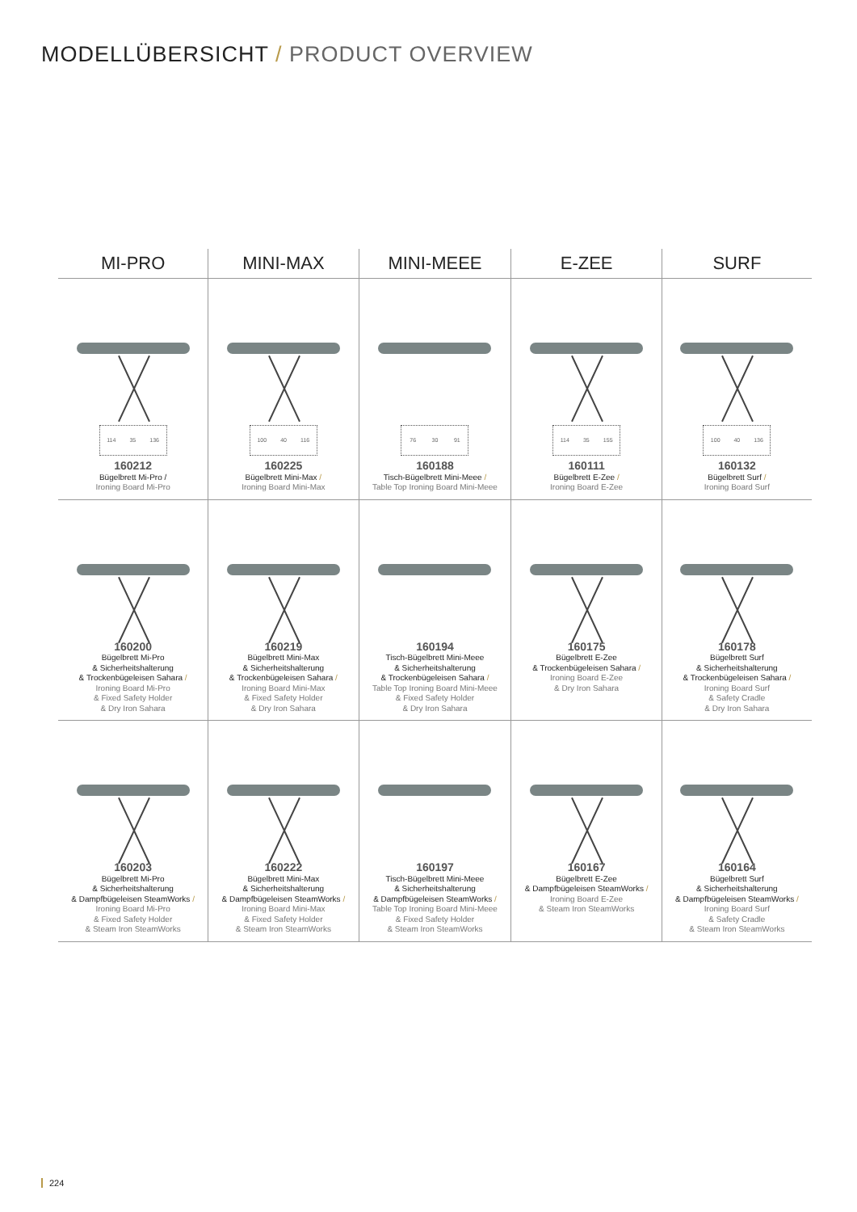MODELLÜBERSICHT / PRODUCT OVERVIEW
| MI-PRO | MINI-MAX | MINI-MEEE | E-ZEE | SURF |
| --- | --- | --- | --- | --- |
| 114 35 136 160212 Bügelbrett Mi-Pro / Ironing Board Mi-Pro | 100 40 116 160225 Bügelbrett Mini-Max / Ironing Board Mini-Max | 76 30 91 160188 Tisch-Bügelbrett Mini-Meee / Table Top Ironing Board Mini-Meee | 114 35 155 160111 Bügelbrett E-Zee / Ironing Board E-Zee | 100 40 136 160132 Bügelbrett Surf / Ironing Board Surf |
| 160200 Bügelbrett Mi-Pro & Sicherheitshalterung & Trockenbügeleisen Sahara / Ironing Board Mi-Pro & Fixed Safety Holder & Dry Iron Sahara | 160219 Bügelbrett Mini-Max & Sicherheitshalterung & Trockenbügeleisen Sahara / Ironing Board Mini-Max & Fixed Safety Holder & Dry Iron Sahara | 160194 Tisch-Bügelbrett Mini-Meee & Sicherheitshalterung & Trockenbügeleisen Sahara / Table Top Ironing Board Mini-Meee & Fixed Safety Holder & Dry Iron Sahara | 160175 Bügelbrett E-Zee & Trockenbügeleisen Sahara / Ironing Board E-Zee & Dry Iron Sahara | 160178 Bügelbrett Surf & Sicherheitshalterung & Trockenbügeleisen Sahara / Ironing Board Surf & Safety Cradle & Dry Iron Sahara |
| 160203 Bügelbrett Mi-Pro & Sicherheitshalterung & Dampfbügeleisen SteamWorks / Ironing Board Mi-Pro & Fixed Safety Holder & Steam Iron SteamWorks | 160222 Bügelbrett Mini-Max & Sicherheitshalterung & Dampfbügeleisen SteamWorks / Ironing Board Mini-Max & Fixed Safety Holder & Steam Iron SteamWorks | 160197 Tisch-Bügelbrett Mini-Meee & Sicherheitshalterung & Dampfbügeleisen SteamWorks / Table Top Ironing Board Mini-Meee & Fixed Safety Holder & Steam Iron SteamWorks | 160167 Bügelbrett E-Zee & Dampfbügeleisen SteamWorks / Ironing Board E-Zee & Steam Iron SteamWorks | 160164 Bügelbrett Surf & Sicherheitshalterung & Dampfbügeleisen SteamWorks / Ironing Board Surf & Safety Cradle & Steam Iron SteamWorks |
224